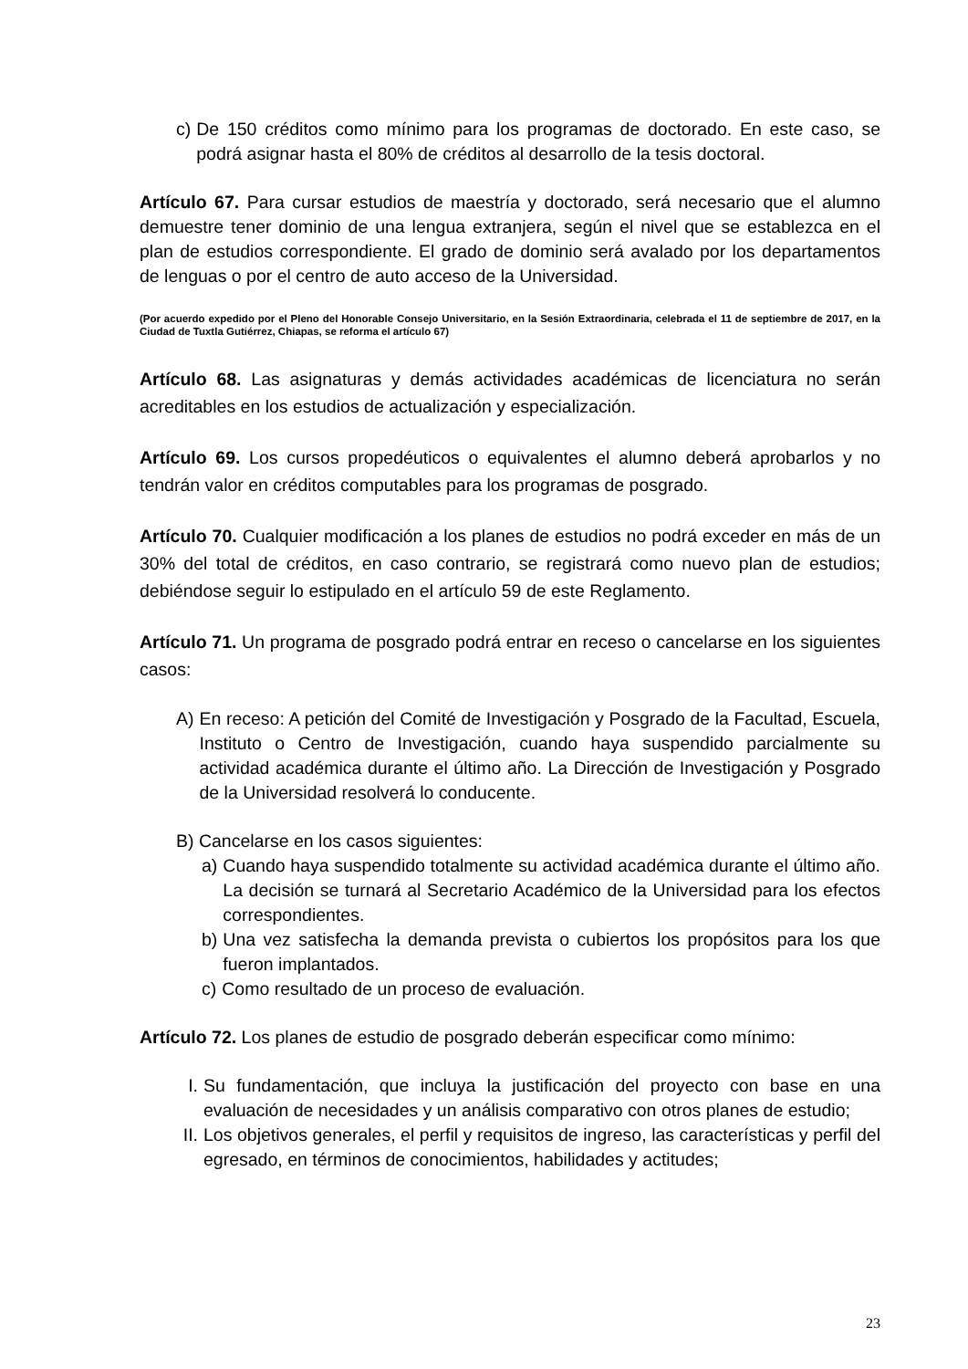c) De 150 créditos como mínimo para los programas de doctorado. En este caso, se podrá asignar hasta el 80% de créditos al desarrollo de la tesis doctoral.
Artículo 67. Para cursar estudios de maestría y doctorado, será necesario que el alumno demuestre tener dominio de una lengua extranjera, según el nivel que se establezca en el plan de estudios correspondiente. El grado de dominio será avalado por los departamentos de lenguas o por el centro de auto acceso de la Universidad.
(Por acuerdo expedido por el Pleno del Honorable Consejo Universitario, en la Sesión Extraordinaria, celebrada el 11 de septiembre de 2017, en la Ciudad de Tuxtla Gutiérrez, Chiapas, se reforma el artículo 67)
Artículo 68. Las asignaturas y demás actividades académicas de licenciatura no serán acreditables en los estudios de actualización y especialización.
Artículo 69. Los cursos propedéuticos o equivalentes el alumno deberá aprobarlos y no tendrán valor en créditos computables para los programas de posgrado.
Artículo 70. Cualquier modificación a los planes de estudios no podrá exceder en más de un 30% del total de créditos, en caso contrario, se registrará como nuevo plan de estudios; debiéndose seguir lo estipulado en el artículo 59 de este Reglamento.
Artículo 71. Un programa de posgrado podrá entrar en receso o cancelarse en los siguientes casos:
A) En receso: A petición del Comité de Investigación y Posgrado de la Facultad, Escuela, Instituto o Centro de Investigación, cuando haya suspendido parcialmente su actividad académica durante el último año. La Dirección de Investigación y Posgrado de la Universidad resolverá lo conducente.
B) Cancelarse en los casos siguientes:
a) Cuando haya suspendido totalmente su actividad académica durante el último año. La decisión se turnará al Secretario Académico de la Universidad para los efectos correspondientes.
b) Una vez satisfecha la demanda prevista o cubiertos los propósitos para los que fueron implantados.
c) Como resultado de un proceso de evaluación.
Artículo 72. Los planes de estudio de posgrado deberán especificar como mínimo:
I. Su fundamentación, que incluya la justificación del proyecto con base en una evaluación de necesidades y un análisis comparativo con otros planes de estudio;
II. Los objetivos generales, el perfil y requisitos de ingreso, las características y perfil del egresado, en términos de conocimientos, habilidades y actitudes;
23